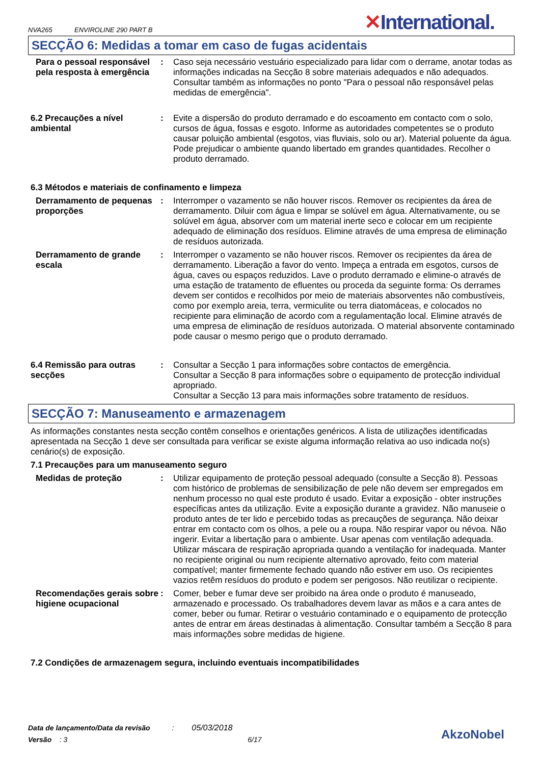NVA265 ENVIROLINE 290 PART B
✕International.
SECÇÃO 6: Medidas a tomar em caso de fugas acidentais
Para o pessoal responsável pela resposta à emergência
: Caso seja necessário vestuário especializado para lidar com o derrame, anotar todas as informações indicadas na Secção 8 sobre materiais adequados e não adequados. Consultar também as informações no ponto "Para o pessoal não responsável pelas medidas de emergência".
6.2 Precauções a nível ambiental
: Evite a dispersão do produto derramado e do escoamento em contacto com o solo, cursos de água, fossas e esgoto. Informe as autoridades competentes se o produto causar poluição ambiental (esgotos, vias fluviais, solo ou ar). Material poluente da água. Pode prejudicar o ambiente quando libertado em grandes quantidades. Recolher o produto derramado.
6.3 Métodos e materiais de confinamento e limpeza
Derramamento de pequenas proporções
: Interromper o vazamento se não houver riscos. Remover os recipientes da área de derramamento. Diluir com água e limpar se solúvel em água. Alternativamente, ou se solúvel em água, absorver com um material inerte seco e colocar em um recipiente adequado de eliminação dos resíduos. Elimine através de uma empresa de eliminação de resíduos autorizada.
Derramamento de grande escala
: Interromper o vazamento se não houver riscos. Remover os recipientes da área de derramamento. Liberação a favor do vento. Impeça a entrada em esgotos, cursos de água, caves ou espaços reduzidos. Lave o produto derramado e elimine-o através de uma estação de tratamento de efluentes ou proceda da seguinte forma: Os derrames devem ser contidos e recolhidos por meio de materiais absorventes não combustíveis, como por exemplo areia, terra, vermiculite ou terra diatomáceas, e colocados no recipiente para eliminação de acordo com a regulamentação local. Elimine através de uma empresa de eliminação de resíduos autorizada. O material absorvente contaminado pode causar o mesmo perigo que o produto derramado.
6.4 Remissão para outras secções
: Consultar a Secção 1 para informações sobre contactos de emergência.
Consultar a Secção 8 para informações sobre o equipamento de protecção individual apropriado.
Consultar a Secção 13 para mais informações sobre tratamento de resíduos.
SECÇÃO 7: Manuseamento e armazenagem
As informações constantes nesta secção contêm conselhos e orientações genéricos. A lista de utilizações identificadas apresentada na Secção 1 deve ser consultada para verificar se existe alguma informação relativa ao uso indicada no(s) cenário(s) de exposição.
7.1 Precauções para um manuseamento seguro
Medidas de proteção : Utilizar equipamento de proteção pessoal adequado (consulte a Secção 8). Pessoas com histórico de problemas de sensibilização de pele não devem ser empregados em nenhum processo no qual este produto é usado. Evitar a exposição - obter instruções específicas antes da utilização. Evite a exposição durante a gravidez. Não manuseie o produto antes de ter lido e percebido todas as precauções de segurança. Não deixar entrar em contacto com os olhos, a pele ou a roupa. Não respirar vapor ou névoa. Não ingerir. Evitar a libertação para o ambiente. Usar apenas com ventilação adequada. Utilizar máscara de respiração apropriada quando a ventilação for inadequada. Manter no recipiente original ou num recipiente alternativo aprovado, feito com material compatível; manter firmemente fechado quando não estiver em uso. Os recipientes vazios retêm resíduos do produto e podem ser perigosos. Não reutilizar o recipiente.
Recomendações gerais sobre higiene ocupacional
: Comer, beber e fumar deve ser proibido na área onde o produto é manuseado, armazenado e processado. Os trabalhadores devem lavar as mãos e a cara antes de comer, beber ou fumar. Retirar o vestuário contaminado e o equipamento de protecção antes de entrar em áreas destinadas à alimentação. Consultar também a Secção 8 para mais informações sobre medidas de higiene.
7.2 Condições de armazenagem segura, incluindo eventuais incompatibilidades
Data de lançamento/Data da revisão : 05/03/2018
Versão : 3 6/17
AkzoNobel